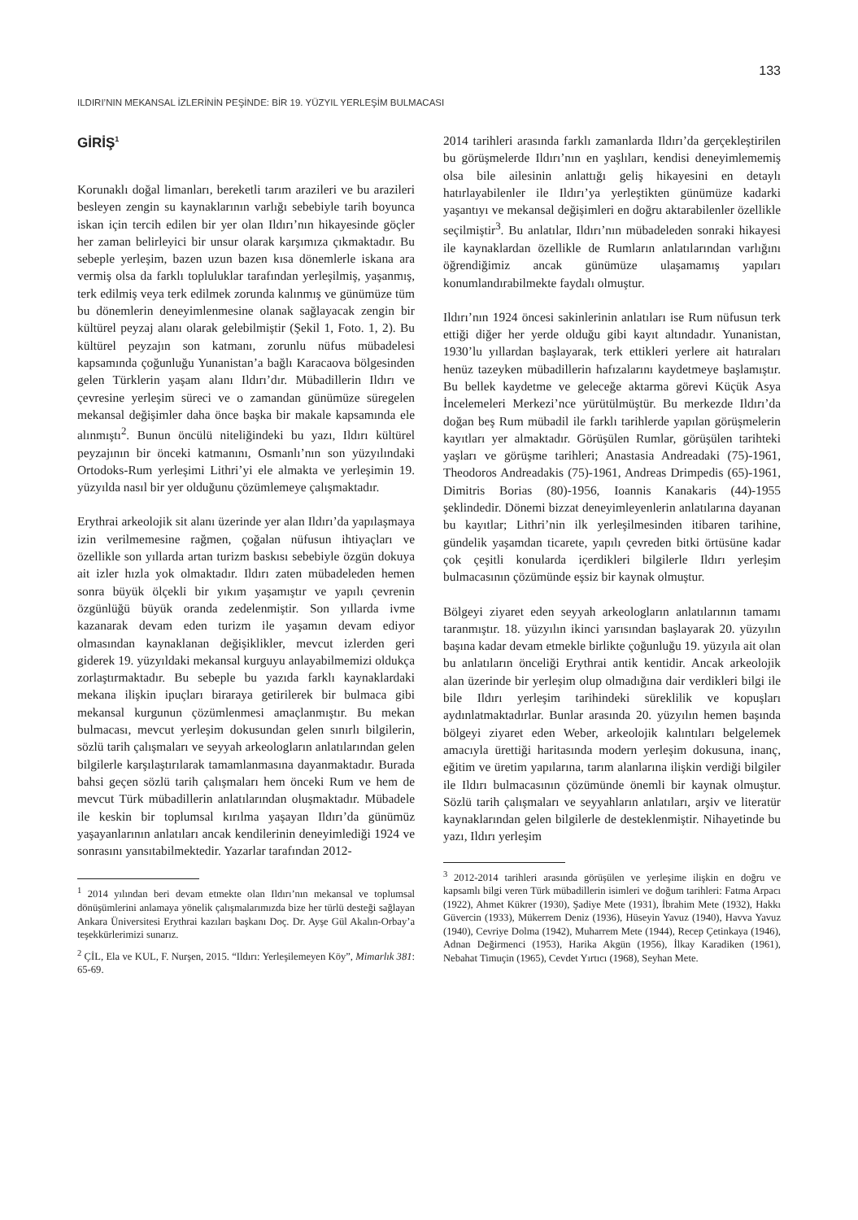133
ILDIRI’NIN MEKANSAL İZLERİNİN PEŞİNDE: BİR 19. YÜZYIL YERLEŞİM BULMACASI
GİRİŞ<sup>1</sup>
Korunaklı doğal limanları, bereketli tarım arazileri ve bu arazileri besleyen zengin su kaynaklarının varlığı sebebiyle tarih boyunca iskan için tercih edilen bir yer olan Ildırı’nın hikayesinde göçler her zaman belirleyici bir unsur olarak karşımıza çıkmaktadır. Bu sebeple yerleşim, bazen uzun bazen kısa dönemlerle iskana ara vermiş olsa da farklı topluluklar tarafından yerleşilmiş, yaşanmış, terk edilmiş veya terk edilmek zorunda kalınmış ve günümüze tüm bu dönemlerin deneyimlenmesine olanak sağlayacak zengin bir kültürel peyzaj alanı olarak gelebilmiştir (Şekil 1, Foto. 1, 2). Bu kültürel peyzajın son katmanı, zorunlu nüfus mübadelesi kapsamında çoğunluğu Yunanistan’a bağlı Karacaova bölgesinden gelen Türklerin yaşam alanı Ildırı’dır. Mübadillerin Ildırı ve çevresine yerleşim süreci ve o zamandan günümüze süregelen mekansal değişimler daha önce başka bir makale kapsamında ele alınmıştı<sup>2</sup>. Bunun öncülü niteliğindeki bu yazı, Ildırı kültürel peyzajının bir önceki katmanını, Osmanlı’nın son yüzyılındaki Ortodoks-Rum yerleşimi Lithri’yi ele almakta ve yerleşimin 19. yüzyılda nasıl bir yer olduğunu çözümlemeye çalışmaktadır.
Erythrai arkeolojik sit alanı üzerinde yer alan Ildırı’da yapılaşmaya izin verilmemesine rağmen, çoğalan nüfusun ihtiyaçları ve özellikle son yıllarda artan turizm baskısı sebebiyle özgün dokuya ait izler hızla yok olmaktadır. Ildırı zaten mübadeleden hemen sonra büyük ölçekli bir yıkım yaşamıştır ve yapılı çevrenin özgünlüğü büyük oranda zedelenmiştir. Son yıllarda ivme kazanarak devam eden turizm ile yaşamın devam ediyor olmasından kaynaklanan değişiklikler, mevcut izlerden geri giderek 19. yüzyıldaki mekansal kurguyu anlayabilmemizi oldukça zorlaştırmaktadır. Bu sebeple bu yazıda farklı kaynaklardaki mekana ilişkin ipuçları biraraya getirilerek bir bulmaca gibi mekansal kurgunun çözümlenmesi amaçlanmıştır. Bu mekan bulmacası, mevcut yerleşim dokusundan gelen sınırlı bilgilerin, sözlü tarih çalışmaları ve seyyah arkeologların anlatılarından gelen bilgilerle karşılaştırılarak tamamlanmasına dayanmaktadır. Burada bahsi geçen sözlü tarih çalışmaları hem önceki Rum ve hem de mevcut Türk mübadillerin anlatılarından oluşmaktadır. Mübadele ile keskin bir toplumsal kırılma yaşayan Ildırı’da günümüz yaşayanlarının anlatıları ancak kendilerinin deneyimlediği 1924 ve sonrasını yansıtabilmektedir. Yazarlar tarafından 2012-
<sup>1</sup> 2014 yılından beri devam etmekte olan Ildırı’nın mekansal ve toplumsal dönüşümlerini anlamaya yönelik çalışmalarımızda bize her türlü desteği sağlayan Ankara Üniversitesi Erythrai kazıları başkanı Doç. Dr. Ayşe Gül Akalın-Orbay’a teşekkürlerimizi sunarız.
<sup>2</sup> ÇİL, Ela ve KUL, F. Nurşen, 2015. “Ildırı: Yerleşilemeyen Köy”, Mimarlık 381: 65-69.
2014 tarihleri arasında farklı zamanlarda Ildırı’da gerçekleştirilen bu görüşmelerde Ildırı’nın en yaşlıları, kendisi deneyimlememiş olsa bile ailesinin anlattığı geliş hikayesini en detaylı hatırlayabilenler ile Ildırı’ya yerleştikten günümüze kadarki yaşantıyı ve mekansal değişimleri en doğru aktarabilenler özellikle seçilmiştir<sup>3</sup>. Bu anlatılar, Ildırı’nın mübadeleden sonraki hikayesi ile kaynaklardan özellikle de Rumların anlatılarından varlığını öğrendiğimiz ancak günümüze ulaşamamış yapıları konumlandırabilmekte faydalı olmuştur.
Ildırı’nın 1924 öncesi sakinlerinin anlatıları ise Rum nüfusun terk ettiği diğer her yerde olduğu gibi kayıt altındadır. Yunanistan, 1930’lu yıllardan başlayarak, terk ettikleri yerlere ait hatıraları henüz tazeyken mübadillerin hafızalarını kaydetmeye başlamıştır. Bu bellek kaydetme ve geleceğe aktarma görevi Küçük Asya İncelemeleri Merkezi’nce yürütülmüştür. Bu merkezde Ildırı’da doğan beş Rum mübadil ile farklı tarihlerde yapılan görüşmelerin kayıtları yer almaktadır. Görüşülen Rumlar, görüşülen tarihteki yaşları ve görüşme tarihleri; Anastasia Andreadaki (75)-1961, Theodoros Andreadakis (75)-1961, Andreas Drimpedis (65)-1961, Dimitris Borias (80)-1956, Ioannis Kanakaris (44)-1955 şeklindedir. Dönemi bizzat deneyimleyenlerin anlatılarına dayanan bu kayıtlar; Lithri’nin ilk yerleşilmesinden itibaren tarihine, gündelik yaşamdan ticarete, yapılı çevreden bitki örtüsüne kadar çok çeşitli konularda içerdikleri bilgilerle Ildırı yerleşim bulmacasının çözümünde eşsiz bir kaynak olmuştur.
Bölgeyi ziyaret eden seyyah arkeologların anlatılarının tamamı taranmıştır. 18. yüzyılın ikinci yarısından başlayarak 20. yüzyılın başına kadar devam etmekle birlikte çoğunluğu 19. yüzyıla ait olan bu anlatıların önceliği Erythrai antik kentidir. Ancak arkeolojik alan üzerinde bir yerleşim olup olmadığına dair verdikleri bilgi ile bile Ildırı yerleşim tarihindeki süreklilik ve kopuşları aydınlatmaktadırlar. Bunlar arasında 20. yüzyılın hemen başında bölgeyi ziyaret eden Weber, arkeolojik kalıntıları belgelemek amacıyla ürettiği haritasında modern yerleşim dokusuna, inanç, eğitim ve üretim yapılarına, tarım alanlarına ilişkin verdiği bilgiler ile Ildırı bulmacasının çözümünde önemli bir kaynak olmuştur. Sözlü tarih çalışmaları ve seyyahların anlatıları, arşiv ve literatür kaynaklarından gelen bilgilerle de desteklenmiştir. Nihayetinde bu yazı, Ildırı yerleşim
<sup>3</sup> 2012-2014 tarihleri arasında görüşülen ve yerleşime ilişkin en doğru ve kapsamlı bilgi veren Türk mübadillerin isimleri ve doğum tarihleri: Fatma Arpacı (1922), Ahmet Kükrer (1930), Şadiye Mete (1931), İbrahim Mete (1932), Hakkı Güvercin (1933), Mükerrem Deniz (1936), Hüseyin Yavuz (1940), Havva Yavuz (1940), Cevriye Dolma (1942), Muharrem Mete (1944), Recep Çetinkaya (1946), Adnan Değirmenci (1953), Harika Akgün (1956), İlkay Karadiken (1961), Nebahat Timuçin (1965), Cevdet Yırtıcı (1968), Seyhan Mete.